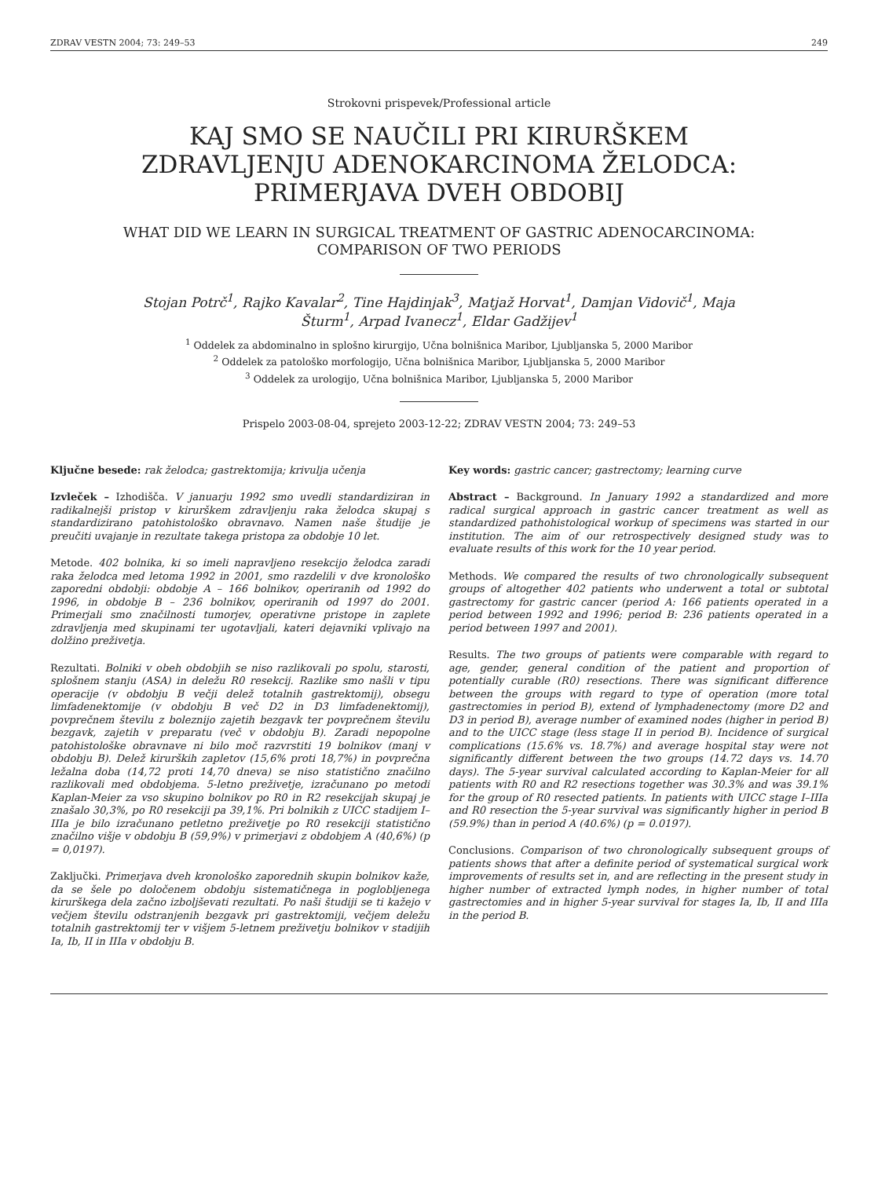ZDRAV VESTN 2004; 73: 249–53 249
Strokovni prispevek/Professional article
KAJ SMO SE NAUČILI PRI KIRURŠKEM
ZDRAVLJENJU ADENOKARCINOMA ŽELODCA:
PRIMERJAVA DVEH OBDOBIJ
WHAT DID WE LEARN IN SURGICAL TREATMENT OF GASTRIC ADENOCARCINOMA:
COMPARISON OF TWO PERIODS
Stojan Potrč<sup>1</sup>, Rajko Kavalar<sup>2</sup>, Tine Hajdinjak<sup>3</sup>, Matjaž Horvat<sup>1</sup>, Damjan Vidovič<sup>1</sup>, Maja
Šturm<sup>1</sup>, Arpad Ivanecz<sup>1</sup>, Eldar Gadžijev<sup>1</sup>
<sup>1</sup> Oddelek za abdominalno in splošno kirurgijo, Učna bolnišnica Maribor, Ljubljanska 5, 2000 Maribor
<sup>2</sup> Oddelek za patološko morfologijo, Učna bolnišnica Maribor, Ljubljanska 5, 2000 Maribor
<sup>3</sup> Oddelek za urologijo, Učna bolnišnica Maribor, Ljubljanska 5, 2000 Maribor
Prispelo 2003-08-04, sprejeto 2003-12-22; ZDRAV VESTN 2004; 73: 249–53
Ključne besede: rak želodca; gastrektomija; krivulja učenja
Izvleček – Izhodišča. V januarju 1992 smo uvedli standardiziran in radikalnejši pristop v kirurškem zdravljenju raka želodca skupaj s standardizirano patohistološko obravnavo. Namen naše študije je preučiti uvajanje in rezultate takega pristopa za obdobje 10 let.
Metode. 402 bolnika, ki so imeli napravljeno resekcijo želodca zaradi raka želodca med letoma 1992 in 2001, smo razdelili v dve kronološko zaporedni obdobji: obdobje A – 166 bolnikov, operiranih od 1992 do 1996, in obdobje B – 236 bolnikov, operiranih od 1997 do 2001. Primerjali smo značilnosti tumorjev, operativne pristope in zaplete zdravljenja med skupinami ter ugotavljali, kateri dejavniki vplivajo na dolžino preživetja.
Rezultati. Bolniki v obeh obdobjih se niso razlikovali po spolu, starosti, splošnem stanju (ASA) in deležu R0 resekcij. Razlike smo našli v tipu operacije (v obdobju B večji delež totalnih gastrektomij), obsegu limfadenektomije (v obdobju B več D2 in D3 limfadenektomij), povprečnem številu z boleznijo zajetih bezgavk ter povprečnem številu bezgavk, zajetih v preparatu (več v obdobju B). Zaradi nepopolne patohistološke obravnave ni bilo moč razvrstiti 19 bolnikov (manj v obdobju B). Delež kirurških zapletov (15,6% proti 18,7%) in povprečna ležalna doba (14,72 proti 14,70 dneva) se niso statistično značilno razlikovali med obdobjema. 5-letno preživetje, izračunano po metodi Kaplan-Meier za vso skupino bolnikov po R0 in R2 resekcijah skupaj je znašalo 30,3%, po R0 resekciji pa 39,1%. Pri bolnikih z UICC stadijem I–IIIa je bilo izračunano petletno preživetje po R0 resekciji statistično značilno višje v obdobju B (59,9%) v primerjavi z obdobjem A (40,6%) (p = 0,0197).
Zaključki. Primerjava dveh kronološko zaporednih skupin bolnikov kaže, da se šele po določenem obdobju sistematičnega in poglobljenega kirurškega dela začno izboljševati rezultati. Po naši študiji se ti kažejo v večjem številu odstranjenih bezgavk pri gastrektomiji, večjem deležu totalnih gastrektomij ter v višjem 5-letnem preživetju bolnikov v stadijih Ia, Ib, II in IIIa v obdobju B.
Key words: gastric cancer; gastrectomy; learning curve
Abstract – Background. In January 1992 a standardized and more radical surgical approach in gastric cancer treatment as well as standardized pathohistological workup of specimens was started in our institution. The aim of our retrospectively designed study was to evaluate results of this work for the 10 year period.
Methods. We compared the results of two chronologically subsequent groups of altogether 402 patients who underwent a total or subtotal gastrectomy for gastric cancer (period A: 166 patients operated in a period between 1992 and 1996; period B: 236 patients operated in a period between 1997 and 2001).
Results. The two groups of patients were comparable with regard to age, gender, general condition of the patient and proportion of potentially curable (R0) resections. There was significant difference between the groups with regard to type of operation (more total gastrectomies in period B), extend of lymphadenectomy (more D2 and D3 in period B), average number of examined nodes (higher in period B) and to the UICC stage (less stage II in period B). Incidence of surgical complications (15.6% vs. 18.7%) and average hospital stay were not significantly different between the two groups (14.72 days vs. 14.70 days). The 5-year survival calculated according to Kaplan-Meier for all patients with R0 and R2 resections together was 30.3% and was 39.1% for the group of R0 resected patients. In patients with UICC stage I–IIIa and R0 resection the 5-year survival was significantly higher in period B (59.9%) than in period A (40.6%) (p = 0.0197).
Conclusions. Comparison of two chronologically subsequent groups of patients shows that after a definite period of systematical surgical work improvements of results set in, and are reflecting in the present study in higher number of extracted lymph nodes, in higher number of total gastrectomies and in higher 5-year survival for stages Ia, Ib, II and IIIa in the period B.